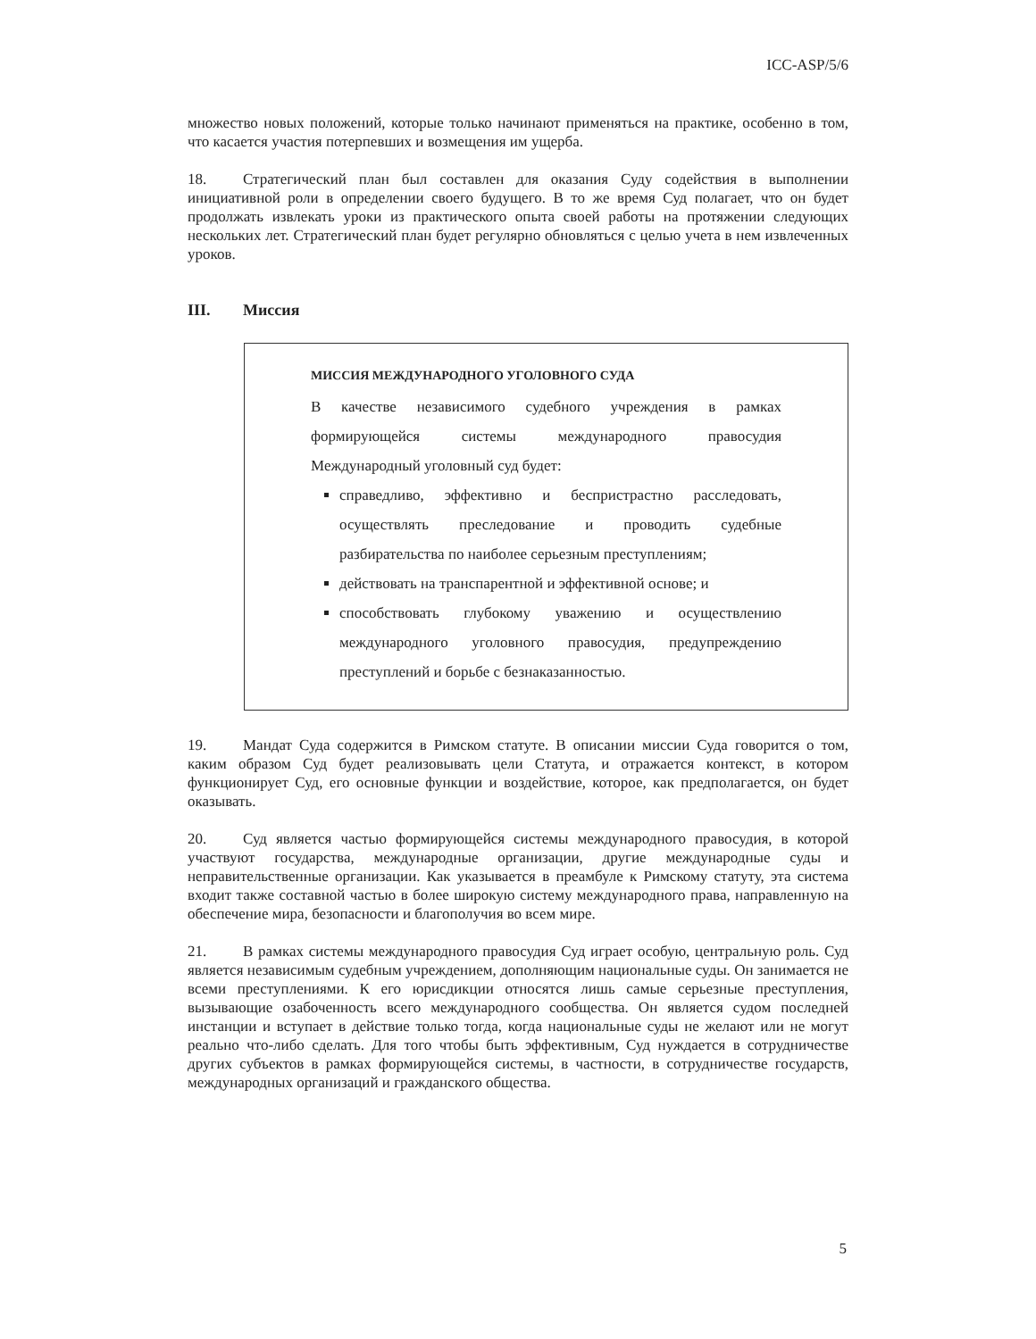ICC-ASP/5/6
множество новых положений, которые только начинают применяться на практике, особенно в том, что касается участия потерпевших и возмещения им ущерба.
18. Стратегический план был составлен для оказания Суду содействия в выполнении инициативной роли в определении своего будущего. В то же время Суд полагает, что он будет продолжать извлекать уроки из практического опыта своей работы на протяжении следующих нескольких лет. Стратегический план будет регулярно обновляться с целью учета в нем извлеченных уроков.
III. Миссия
МИССИЯ МЕЖДУНАРОДНОГО УГОЛОВНОГО СУДА
В качестве независимого судебного учреждения в рамках формирующейся системы международного правосудия Международный уголовный суд будет:
справедливо, эффективно и беспристрастно расследовать, осуществлять преследование и проводить судебные разбирательства по наиболее серьезным преступлениям;
действовать на транспарентной и эффективной основе; и
способствовать глубокому уважению и осуществлению международного уголовного правосудия, предупреждению преступлений и борьбе с безнаказанностью.
19. Мандат Суда содержится в Римском статуте. В описании миссии Суда говорится о том, каким образом Суд будет реализовывать цели Статута, и отражается контекст, в котором функционирует Суд, его основные функции и воздействие, которое, как предполагается, он будет оказывать.
20. Суд является частью формирующейся системы международного правосудия, в которой участвуют государства, международные организации, другие международные суды и неправительственные организации. Как указывается в преамбуле к Римскому статуту, эта система входит также составной частью в более широкую систему международного права, направленную на обеспечение мира, безопасности и благополучия во всем мире.
21. В рамках системы международного правосудия Суд играет особую, центральную роль. Суд является независимым судебным учреждением, дополняющим национальные суды. Он занимается не всеми преступлениями. К его юрисдикции относятся лишь самые серьезные преступления, вызывающие озабоченность всего международного сообщества. Он является судом последней инстанции и вступает в действие только тогда, когда национальные суды не желают или не могут реально что-либо сделать. Для того чтобы быть эффективным, Суд нуждается в сотрудничестве других субъектов в рамках формирующейся системы, в частности, в сотрудничестве государств, международных организаций и гражданского общества.
5